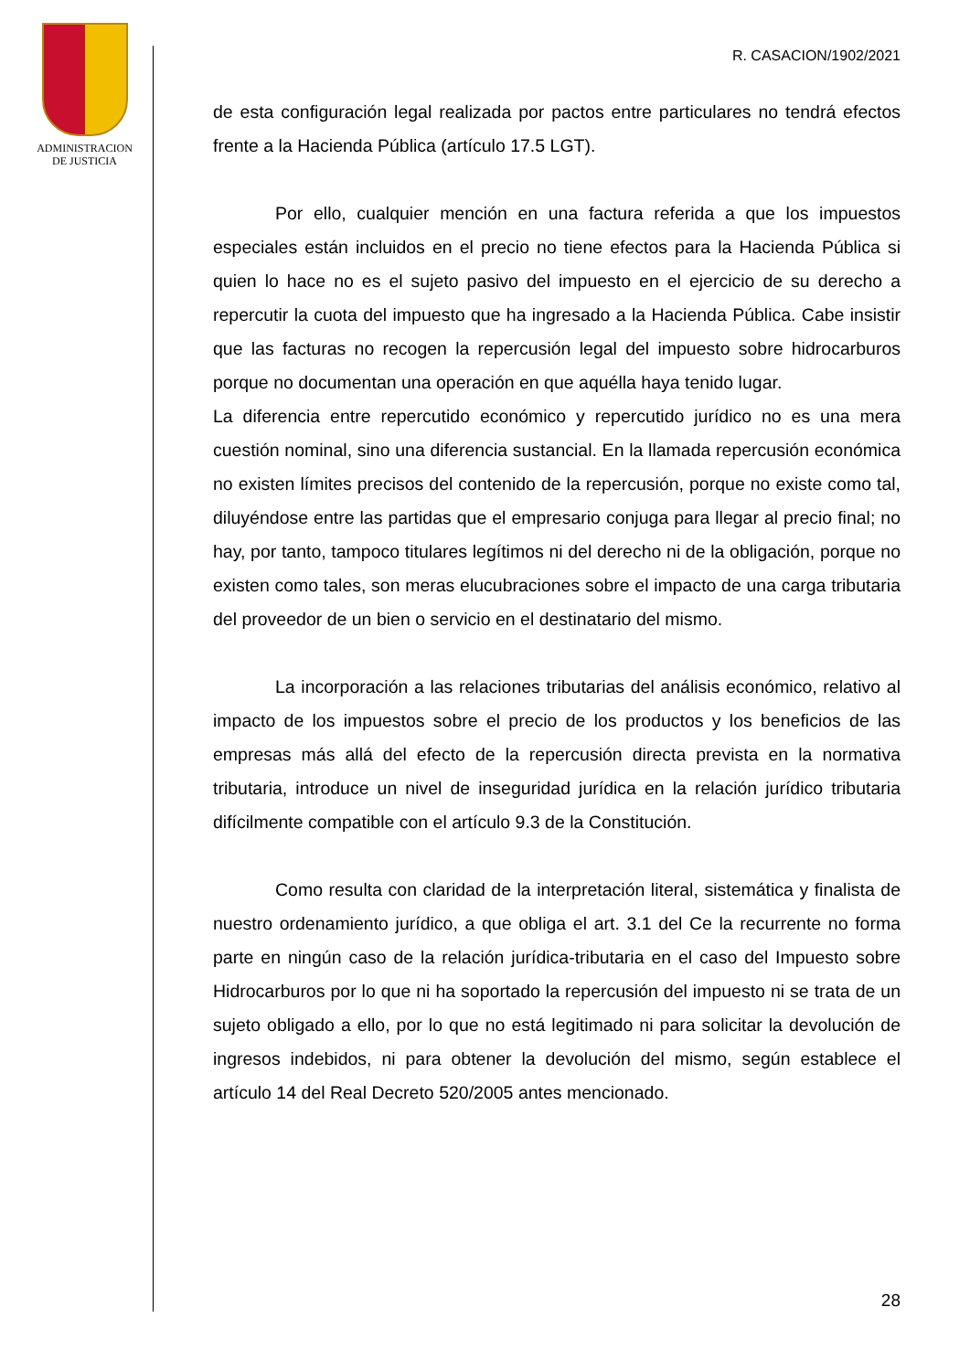ADMINISTRACION
DE JUSTICIA
R. CASACION/1902/2021
de esta configuración legal realizada por pactos entre particulares no tendrá efectos frente a la Hacienda Pública (artículo 17.5 LGT).
Por ello, cualquier mención en una factura referida a que los impuestos especiales están incluidos en el precio no tiene efectos para la Hacienda Pública si quien lo hace no es el sujeto pasivo del impuesto en el ejercicio de su derecho a repercutir la cuota del impuesto que ha ingresado a la Hacienda Pública. Cabe insistir que las facturas no recogen la repercusión legal del impuesto sobre hidrocarburos porque no documentan una operación en que aquélla haya tenido lugar.
La diferencia entre repercutido económico y repercutido jurídico no es una mera cuestión nominal, sino una diferencia sustancial. En la llamada repercusión económica no existen límites precisos del contenido de la repercusión, porque no existe como tal, diluyéndose entre las partidas que el empresario conjuga para llegar al precio final; no hay, por tanto, tampoco titulares legítimos ni del derecho ni de la obligación, porque no existen como tales, son meras elucubraciones sobre el impacto de una carga tributaria del proveedor de un bien o servicio en el destinatario del mismo.
La incorporación a las relaciones tributarias del análisis económico, relativo al impacto de los impuestos sobre el precio de los productos y los beneficios de las empresas más allá del efecto de la repercusión directa prevista en la normativa tributaria, introduce un nivel de inseguridad jurídica en la relación jurídico tributaria difícilmente compatible con el artículo 9.3 de la Constitución.
Como resulta con claridad de la interpretación literal, sistemática y finalista de nuestro ordenamiento jurídico, a que obliga el art. 3.1 del Ce la recurrente no forma parte en ningún caso de la relación jurídica-tributaria en el caso del Impuesto sobre Hidrocarburos por lo que ni ha soportado la repercusión del impuesto ni se trata de un sujeto obligado a ello, por lo que no está legitimado ni para solicitar la devolución de ingresos indebidos, ni para obtener la devolución del mismo, según establece el artículo 14 del Real Decreto 520/2005 antes mencionado.
28